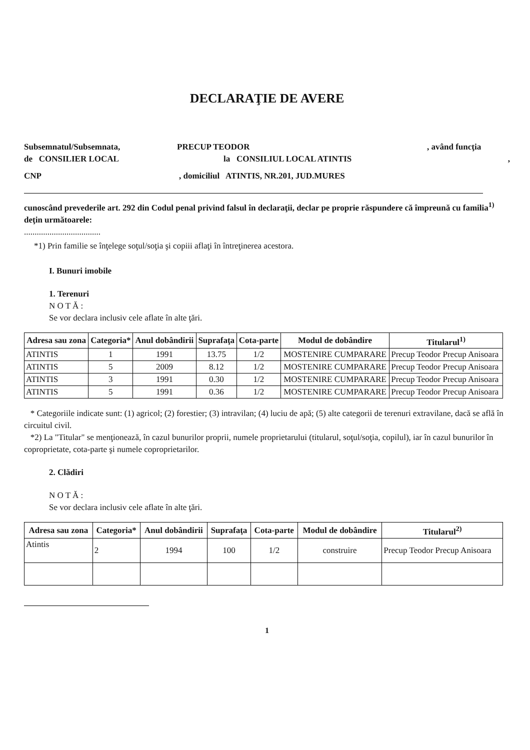DECLARAŢIE DE AVERE
Subsemnatul/Subsemnata, PRECUP TEODOR, având funcţia
de CONSILIER LOCAL la CONSILIUL LOCAL ATINTIS,
CNP, domiciliul ATINTIS, NR.201, JUD.MURES
cunoscând prevederile art. 292 din Codul penal privind falsul în declaraţii, declar pe proprie răspundere că împreună cu familia<sup>1)</sup> deţin următoarele:
....................................
*1) Prin familie se înţelege soţul/soţia şi copiii aflaţi în întreţinerea acestora.
I. Bunuri imobile
1. Terenuri
N O T Ă :
Se vor declara inclusiv cele aflate în alte ţări.
| Adresa sau zona | Categoria* | Anul dobândirii | Suprafaţa | Cota-parte | Modul de dobândire | Titularul<sup>1)</sup> |
| --- | --- | --- | --- | --- | --- | --- |
| ATINTIS | 1 | 1991 | 13.75 | 1/2 | MOSTENIRE CUMPARARE | Precup Teodor Precup Anisoara |
| ATINTIS | 5 | 2009 | 8.12 | 1/2 | MOSTENIRE CUMPARARE | Precup Teodor Precup Anisoara |
| ATINTIS | 3 | 1991 | 0.30 | 1/2 | MOSTENIRE CUMPARARE | Precup Teodor Precup Anisoara |
| ATINTIS | 5 | 1991 | 0.36 | 1/2 | MOSTENIRE CUMPARARE | Precup Teodor Precup Anisoara |
* Categoriile indicate sunt: (1) agricol; (2) forestier; (3) intravilan; (4) luciu de apă; (5) alte categorii de terenuri extravilane, dacă se află în circuitul civil.
*2) La "Titular" se menţionează, în cazul bunurilor proprii, numele proprietarului (titularul, soţul/soţia, copilul), iar în cazul bunurilor în coproprietate, cota-parte şi numele coproprietarilor.
2. Clădiri
N O T Ă :
Se vor declara inclusiv cele aflate în alte ţări.
| Adresa sau zona | Categoria* | Anul dobândirii | Suprafaţa | Cota-parte | Modul de dobândire | Titularul<sup>2)</sup> |
| --- | --- | --- | --- | --- | --- | --- |
| Atintis | 2 | 1994 | 100 | 1/2 | construire | Precup Teodor Precup Anisoara |
1